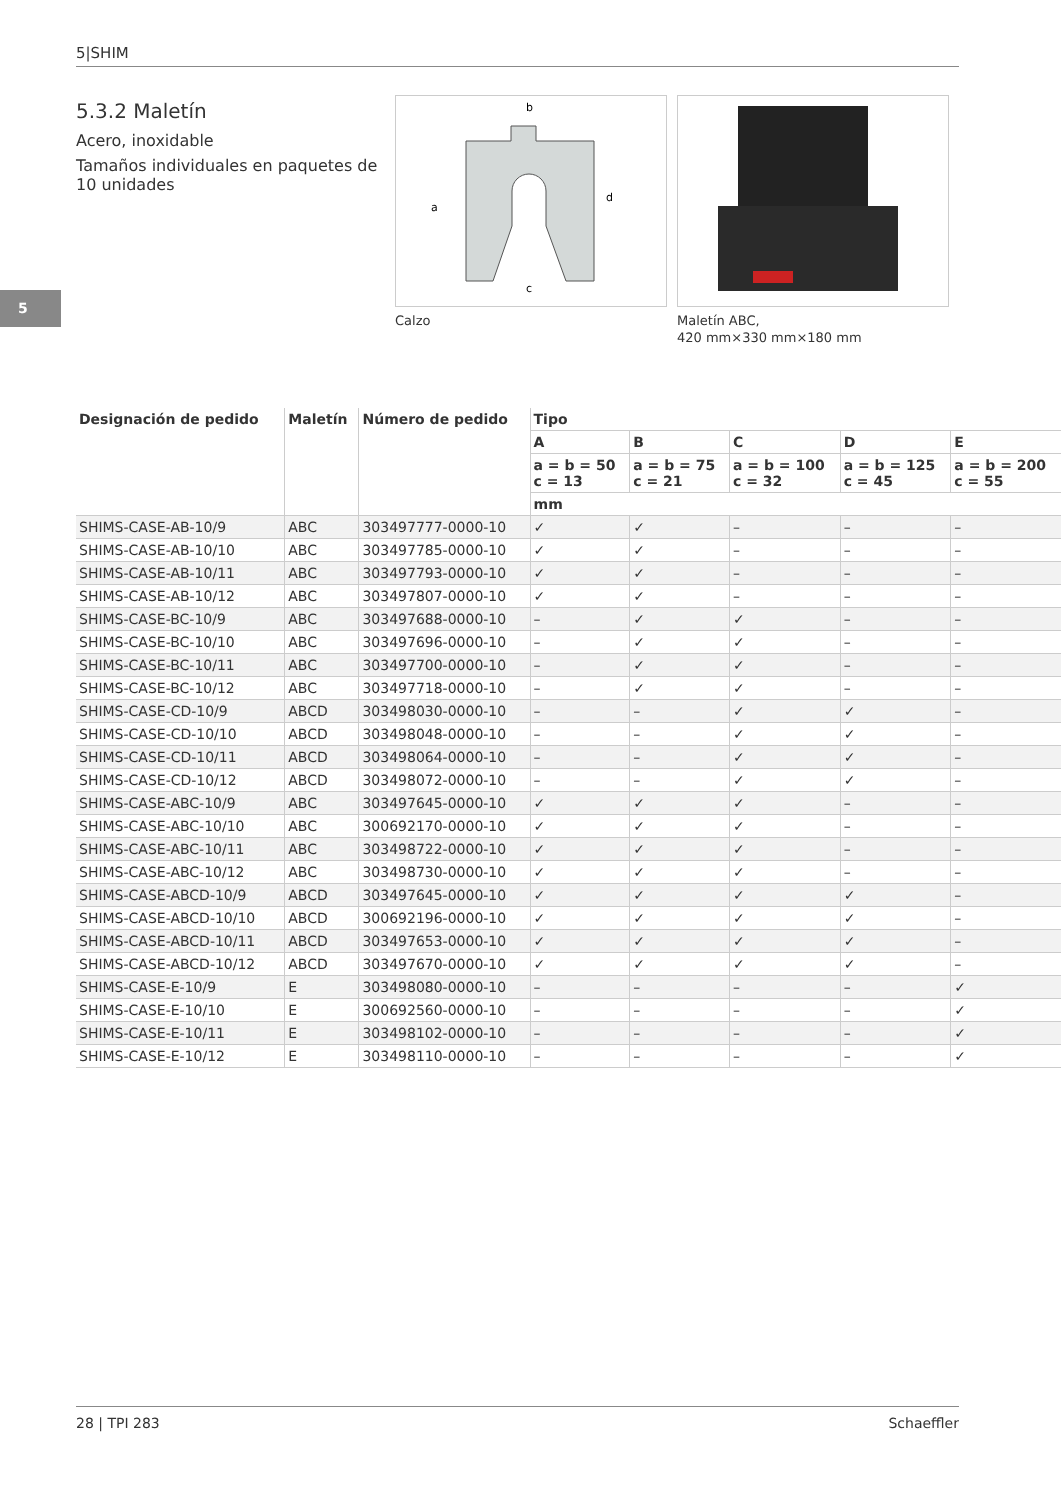5|SHIM
5
5.3.2 Maletín
Acero, inoxidable
Tamaños individuales en paquetes de 10 unidades
b
a
c
d
Calzo
Maletín ABC,
420 mm×330 mm×180 mm
| Designación de pedido | Maletín | Número de pedido | Tipo | | | | |
| --- | --- | --- | --- | --- | --- | --- | --- |
| | | | A | B | C | D | E |
| | | | a = b = 50 c = 13 | a = b = 75 c = 21 | a = b = 100 c = 32 | a = b = 125 c = 45 | a = b = 200 c = 55 |
| | | | mm | | | | |
| SHIMS-CASE-AB-10/9 | ABC | 303497777-0000-10 | ✓ | ✓ | – | – | – |
| SHIMS-CASE-AB-10/10 | ABC | 303497785-0000-10 | ✓ | ✓ | – | – | – |
| SHIMS-CASE-AB-10/11 | ABC | 303497793-0000-10 | ✓ | ✓ | – | – | – |
| SHIMS-CASE-AB-10/12 | ABC | 303497807-0000-10 | ✓ | ✓ | – | – | – |
| SHIMS-CASE-BC-10/9 | ABC | 303497688-0000-10 | – | ✓ | ✓ | – | – |
| SHIMS-CASE-BC-10/10 | ABC | 303497696-0000-10 | – | ✓ | ✓ | – | – |
| SHIMS-CASE-BC-10/11 | ABC | 303497700-0000-10 | – | ✓ | ✓ | – | – |
| SHIMS-CASE-BC-10/12 | ABC | 303497718-0000-10 | – | ✓ | ✓ | – | – |
| SHIMS-CASE-CD-10/9 | ABCD | 303498030-0000-10 | – | – | ✓ | ✓ | – |
| SHIMS-CASE-CD-10/10 | ABCD | 303498048-0000-10 | – | – | ✓ | ✓ | – |
| SHIMS-CASE-CD-10/11 | ABCD | 303498064-0000-10 | – | – | ✓ | ✓ | – |
| SHIMS-CASE-CD-10/12 | ABCD | 303498072-0000-10 | – | – | ✓ | ✓ | – |
| SHIMS-CASE-ABC-10/9 | ABC | 303497645-0000-10 | ✓ | ✓ | ✓ | – | – |
| SHIMS-CASE-ABC-10/10 | ABC | 300692170-0000-10 | ✓ | ✓ | ✓ | – | – |
| SHIMS-CASE-ABC-10/11 | ABC | 303498722-0000-10 | ✓ | ✓ | ✓ | – | – |
| SHIMS-CASE-ABC-10/12 | ABC | 303498730-0000-10 | ✓ | ✓ | ✓ | – | – |
| SHIMS-CASE-ABCD-10/9 | ABCD | 303497645-0000-10 | ✓ | ✓ | ✓ | ✓ | – |
| SHIMS-CASE-ABCD-10/10 | ABCD | 300692196-0000-10 | ✓ | ✓ | ✓ | ✓ | – |
| SHIMS-CASE-ABCD-10/11 | ABCD | 303497653-0000-10 | ✓ | ✓ | ✓ | ✓ | – |
| SHIMS-CASE-ABCD-10/12 | ABCD | 303497670-0000-10 | ✓ | ✓ | ✓ | ✓ | – |
| SHIMS-CASE-E-10/9 | E | 303498080-0000-10 | – | – | – | – | ✓ |
| SHIMS-CASE-E-10/10 | E | 300692560-0000-10 | – | – | – | – | ✓ |
| SHIMS-CASE-E-10/11 | E | 303498102-0000-10 | – | – | – | – | ✓ |
| SHIMS-CASE-E-10/12 | E | 303498110-0000-10 | – | – | – | – | ✓ |
28 | TPI 283 Schaeffler